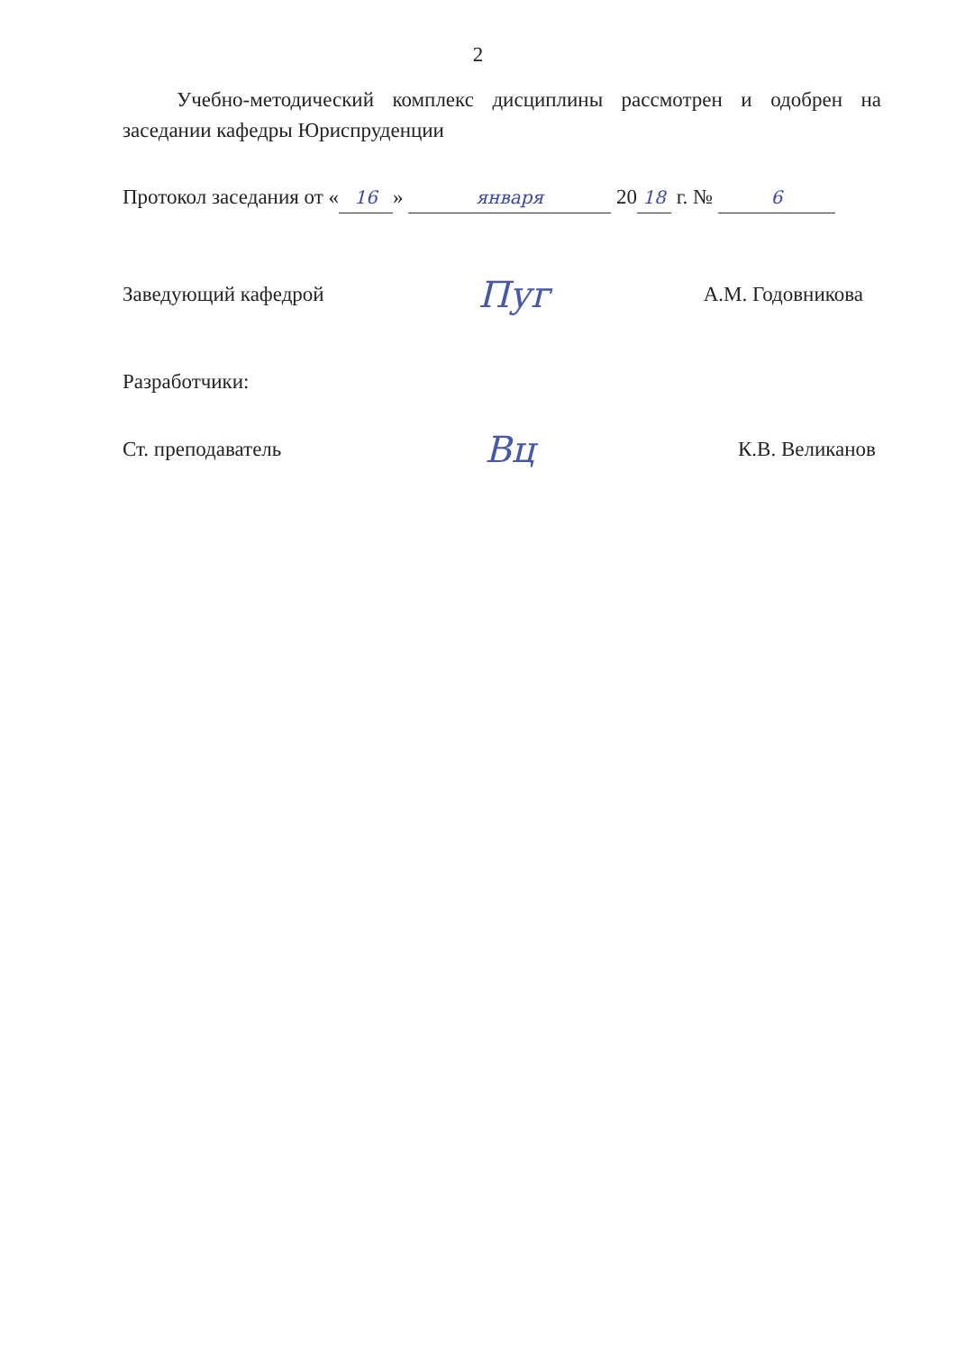2
Учебно-методический комплекс дисциплины рассмотрен и одобрен на заседании кафедры Юриспруденции
Протокол заседания от « 16 » января 20 18 г. № 6
Заведующий кафедрой Пуг А.М. Годовникова
Разработчики:
Ст. преподаватель Вц К.В. Великанов